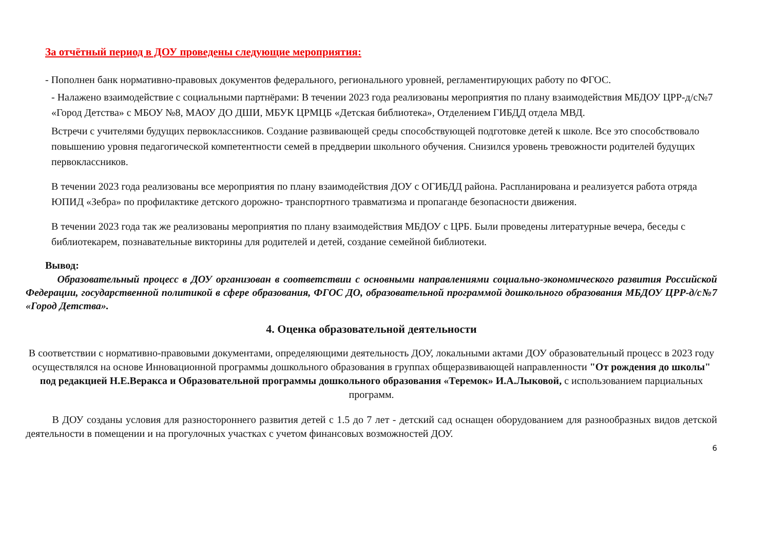За отчётный период в ДОУ проведены следующие мероприятия:
- Пополнен банк нормативно-правовых документов федерального, регионального уровней, регламентирующих работу по ФГОС.
- Налажено взаимодействие с социальными партнёрами: В течении 2023 года реализованы мероприятия по плану взаимодействия МБДОУ ЦРР-д/с№7 «Город Детства» с МБОУ №8, МАОУ ДО ДШИ, МБУК ЦРМЦБ «Детская библиотека», Отделением ГИБДД отдела МВД.
Встречи с учителями будущих первоклассников. Создание развивающей среды способствующей подготовке детей к школе. Все это способствовало повышению уровня педагогической компетентности семей в преддверии школьного обучения. Снизился уровень тревожности родителей будущих первоклассников.
В течении 2023 года реализованы все мероприятия по плану взаимодействия ДОУ с ОГИБДД района. Распланирована и реализуется работа отряда ЮПИД «Зебра» по профилактике детского дорожно- транспортного травматизма и пропаганде безопасности движения.
В течении 2023 года так же реализованы мероприятия по плану взаимодействия МБДОУ с ЦРБ. Были проведены литературные вечера, беседы с библиотекарем, познавательные викторины для родителей и детей, создание семейной библиотеки.
Вывод:
Образовательный процесс в ДОУ организован в соответствии с основными направлениями социально-экономического развития Российской Федерации, государственной политикой в сфере образования, ФГОС ДО, образовательной программой дошкольного образования МБДОУ ЦРР-д/с№7 «Город Детства».
4. Оценка образовательной деятельности
В соответствии с нормативно-правовыми документами, определяющими деятельность ДОУ, локальными актами ДОУ образовательный процесс в 2023 году осуществлялся на основе Инновационной программы дошкольного образования в группах общеразвивающей направленности "От рождения до школы" под редакцией Н.Е.Веракса и Образовательной программы дошкольного образования «Теремок» И.А.Лыковой, с использованием парциальных программ.
В ДОУ созданы условия для разностороннего развития детей с 1.5 до 7 лет - детский сад оснащен оборудованием для разнообразных видов детской деятельности в помещении и на прогулочных участках с учетом финансовых возможностей ДОУ.
6